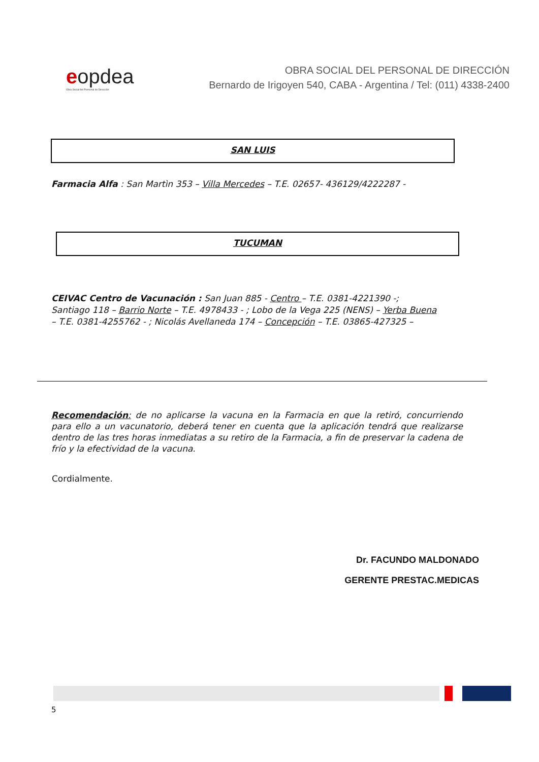eopdea
Obra Social del Personal de Dirección
OBRA SOCIAL DEL PERSONAL DE DIRECCIÓN
Bernardo de Irigoyen 540, CABA - Argentina / Tel: (011) 4338-2400
SAN LUIS
Farmacia Alfa : San Martìn 353 – Villa Mercedes – T.E. 02657- 436129/4222287 -
TUCUMAN
CEIVAC Centro de Vacunación : San Juan 885 - Centro – T.E. 0381-4221390 -; Santiago 118 – Barrio Norte – T.E. 4978433 - ; Lobo de la Vega 225 (NENS) – Yerba Buena – T.E. 0381-4255762 - ; Nicolás Avellaneda 174 – Concepción – T.E. 03865-427325 –
Recomendación: de no aplicarse la vacuna en la Farmacia en que la retiró, concurriendo para ello a un vacunatorio, deberá tener en cuenta que la aplicación tendrá que realizarse dentro de las tres horas inmediatas a su retiro de la Farmacia, a fin de preservar la cadena de frío y la efectividad de la vacuna.
Cordialmente.
Dr. FACUNDO MALDONADO
GERENTE PRESTAC.MEDICAS
5